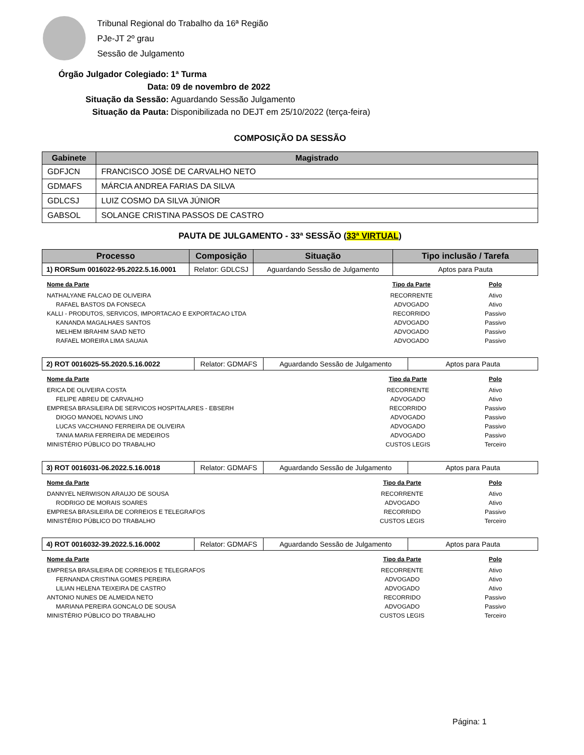Tribunal Regional do Trabalho da 16ª Região
PJe-JT 2º grau
Sessão de Julgamento
Órgão Julgador Colegiado: 1ª Turma
Data: 09 de novembro de 2022
Situação da Sessão: Aguardando Sessão Julgamento
Situação da Pauta: Disponibilizada no DEJT em 25/10/2022 (terça-feira)
COMPOSIÇÃO DA SESSÃO
| Gabinete | Magistrado |
| --- | --- |
| GDFJCN | FRANCISCO JOSÉ DE CARVALHO NETO |
| GDMAFS | MÁRCIA ANDREA FARIAS DA SILVA |
| GDLCSJ | LUIZ COSMO DA SILVA JÚNIOR |
| GABSOL | SOLANGE CRISTINA PASSOS DE CASTRO |
PAUTA DE JULGAMENTO - 33ª SESSÃO (33ª VIRTUAL)
| Processo | Composição | Situação | Tipo inclusão / Tarefa |
| --- | --- | --- | --- |
| 1) RORSum 0016022-95.2022.5.16.0001 | Relator: GDLCSJ | Aguardando Sessão de Julgamento | Aptos para Pauta |
| Nome da Parte | Tipo da Parte | Polo |
| --- | --- | --- |
| NATHALYANE FALCAO DE OLIVEIRA | RECORRENTE | Ativo |
| RAFAEL BASTOS DA FONSECA | ADVOGADO | Ativo |
| KALLI - PRODUTOS, SERVICOS, IMPORTACAO E EXPORTACAO LTDA | RECORRIDO | Passivo |
| KANANDA MAGALHAES SANTOS | ADVOGADO | Passivo |
| MELHEM IBRAHIM SAAD NETO | ADVOGADO | Passivo |
| RAFAEL MOREIRA LIMA SAUAIA | ADVOGADO | Passivo |
| 2) ROT 0016025-55.2020.5.16.0022 | Relator: GDMAFS | Aguardando Sessão de Julgamento | Aptos para Pauta |
| Nome da Parte | Tipo da Parte | Polo |
| --- | --- | --- |
| ERICA DE OLIVEIRA COSTA | RECORRENTE | Ativo |
| FELIPE ABREU DE CARVALHO | ADVOGADO | Ativo |
| EMPRESA BRASILEIRA DE SERVICOS HOSPITALARES - EBSERH | RECORRIDO | Passivo |
| DIOGO MANOEL NOVAIS LINO | ADVOGADO | Passivo |
| LUCAS VACCHIANO FERREIRA DE OLIVEIRA | ADVOGADO | Passivo |
| TANIA MARIA FERREIRA DE MEDEIROS | ADVOGADO | Passivo |
| MINISTÉRIO PÚBLICO DO TRABALHO | CUSTOS LEGIS | Terceiro |
| 3) ROT 0016031-06.2022.5.16.0018 | Relator: GDMAFS | Aguardando Sessão de Julgamento | Aptos para Pauta |
| Nome da Parte | Tipo da Parte | Polo |
| --- | --- | --- |
| DANNYEL NERWISON ARAUJO DE SOUSA | RECORRENTE | Ativo |
| RODRIGO DE MORAIS SOARES | ADVOGADO | Ativo |
| EMPRESA BRASILEIRA DE CORREIOS E TELEGRAFOS | RECORRIDO | Passivo |
| MINISTÉRIO PÚBLICO DO TRABALHO | CUSTOS LEGIS | Terceiro |
| 4) ROT 0016032-39.2022.5.16.0002 | Relator: GDMAFS | Aguardando Sessão de Julgamento | Aptos para Pauta |
| Nome da Parte | Tipo da Parte | Polo |
| --- | --- | --- |
| EMPRESA BRASILEIRA DE CORREIOS E TELEGRAFOS | RECORRENTE | Ativo |
| FERNANDA CRISTINA GOMES PEREIRA | ADVOGADO | Ativo |
| LILIAN HELENA TEIXEIRA DE CASTRO | ADVOGADO | Ativo |
| ANTONIO NUNES DE ALMEIDA NETO | RECORRIDO | Passivo |
| MARIANA PEREIRA GONCALO DE SOUSA | ADVOGADO | Passivo |
| MINISTÉRIO PÚBLICO DO TRABALHO | CUSTOS LEGIS | Terceiro |
Página: 1